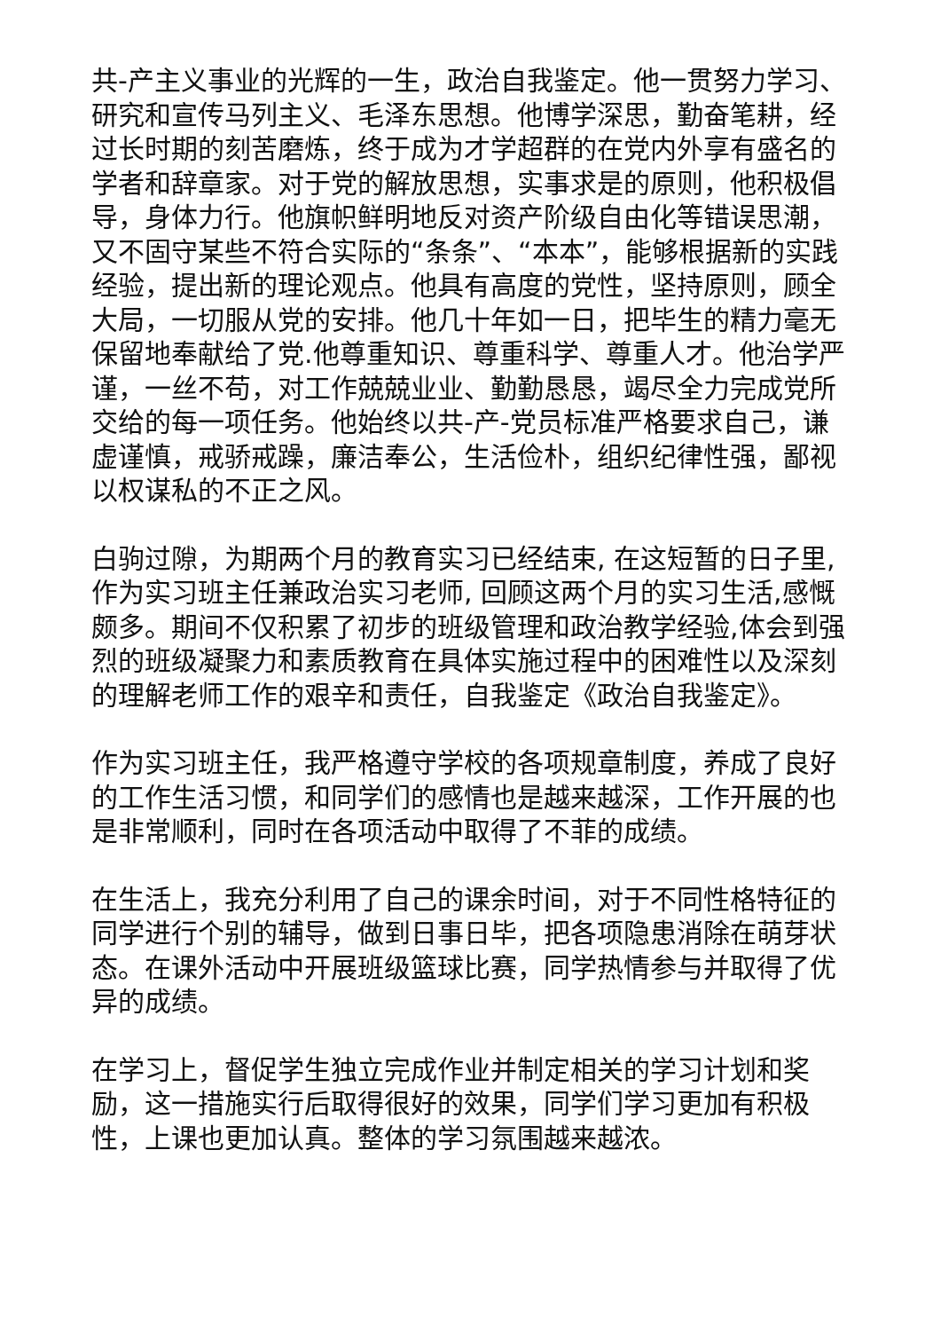共-产主义事业的光辉的一生，政治自我鉴定。他一贯努力学习、研究和宣传马列主义、毛泽东思想。他博学深思，勤奋笔耕，经过长时期的刻苦磨炼，终于成为才学超群的在党内外享有盛名的学者和辞章家。对于党的解放思想，实事求是的原则，他积极倡导，身体力行。他旗帜鲜明地反对资产阶级自由化等错误思潮，又不固守某些不符合实际的“条条”、“本本”，能够根据新的实践经验，提出新的理论观点。他具有高度的党性，坚持原则，顾全大局，一切服从党的安排。他几十年如一日，把毕生的精力毫无保留地奉献给了党.他尊重知识、尊重科学、尊重人才。他治学严谨，一丝不苟，对工作兢兢业业、勤勤恳恳，竭尽全力完成党所交给的每一项任务。他始终以共-产-党员标准严格要求自己，谦虚谨慎，戒骄戒躁，廉洁奉公，生活俭朴，组织纪律性强，鄙视以权谋私的不正之风。
白驹过隙，为期两个月的教育实习已经结束, 在这短暂的日子里,作为实习班主任兼政治实习老师, 回顾这两个月的实习生活,感慨颇多。期间不仅积累了初步的班级管理和政治教学经验,体会到强烈的班级凝聚力和素质教育在具体实施过程中的困难性以及深刻的理解老师工作的艰辛和责任，自我鉴定《政治自我鉴定》。
作为实习班主任，我严格遵守学校的各项规章制度，养成了良好的工作生活习惯，和同学们的感情也是越来越深，工作开展的也是非常顺利，同时在各项活动中取得了不菲的成绩。
在生活上，我充分利用了自己的课余时间，对于不同性格特征的同学进行个别的辅导，做到日事日毕，把各项隐患消除在萌芽状态。在课外活动中开展班级篮球比赛，同学热情参与并取得了优异的成绩。
在学习上，督促学生独立完成作业并制定相关的学习计划和奖励，这一措施实行后取得很好的效果，同学们学习更加有积极性，上课也更加认真。整体的学习氛围越来越浓。